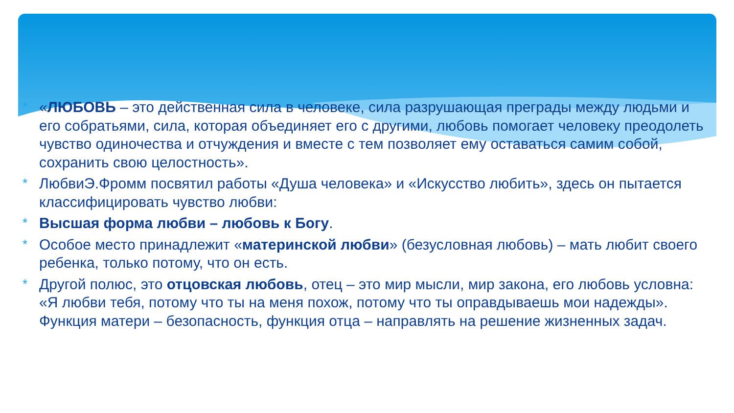* «ЛЮБОВЬ – это действенная сила в человеке, сила разрушающая преграды между людьми и его собратьями, сила, которая объединяет его с другими, любовь помогает человеку преодолеть чувство одиночества и отчуждения и вместе с тем позволяет ему оставаться самим собой, сохранить свою целостность».
* ЛюбвиЭ.Фромм посвятил работы «Душа человека» и «Искусство любить», здесь он пытается классифицировать чувство любви:
* Высшая форма любви – любовь к Богу.
* Особое место принадлежит «материнской любви» (безусловная любовь) – мать любит своего ребенка, только потому, что он есть.
* Другой полюс, это отцовская любовь, отец – это мир мысли, мир закона, его любовь условна: «Я любви тебя, потому что ты на меня похож, потому что ты оправдываешь мои надежды». Функция матери – безопасность, функция отца – направлять на решение жизненных задач.